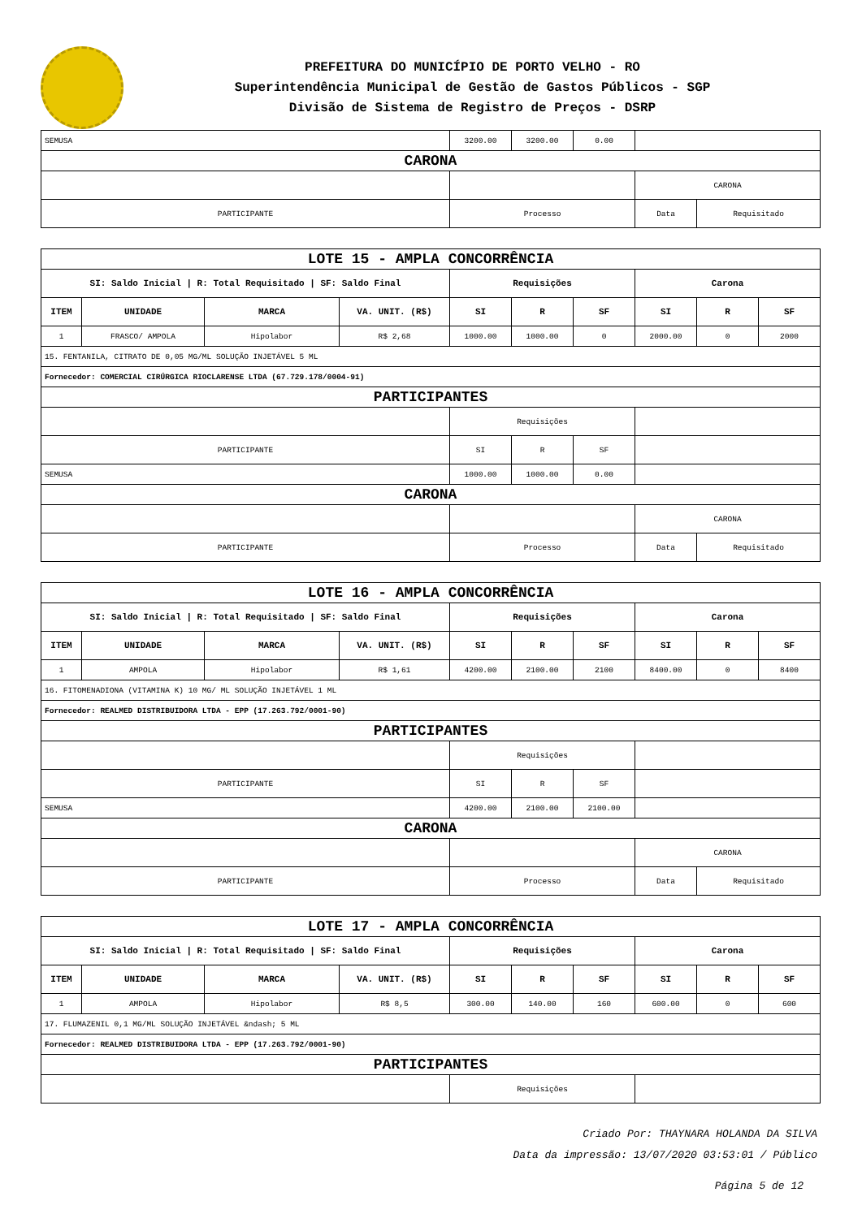PREFEITURA DO MUNICÍPIO DE PORTO VELHO - RO
Superintendência Municipal de Gestão de Gastos Públicos - SGP
Divisão de Sistema de Registro de Preços - DSRP
| SEMUSA | 3200.00 | 3200.00 | 0.00 | | |
| CARONA | | | | | |
| | | | | CARONA | |
| PARTICIPANTE | Processo | | | Data | Requisitado |
| LOTE 15 - AMPLA CONCORRÊNCIA | | | | | | | | | |
| SI: Saldo Inicial / R: Total Requisitado / SF: Saldo Final | | | | Requisições | | | Carona | | |
| ITEM | UNIDADE | MARCA | VA. UNIT. (R$) | SI | R | SF | SI | R | SF |
| 1 | FRASCO/ AMPOLA | Hipolabor | R$ 2,68 | 1000.00 | 1000.00 | 0 | 2000.00 | 0 | 2000 |
| 15. FENTANILA, CITRATO DE 0,05 MG/ML SOLUÇÃO INJETÁVEL 5 ML | | | | | | | | | |
| Fornecedor: COMERCIAL CIRÚRGICA RIOCLARENSE LTDA (67.729.178/0004-91) | | | | | | | | | |
| PARTICIPANTES | | | | | | | | | |
| | | | | Requisições | | | | | |
| PARTICIPANTE | | | | SI | R | SF | | | |
| SEMUSA | | | | 1000.00 | 1000.00 | 0.00 | | | |
| CARONA | | | | | | | | | |
| | | | | | | | CARONA | | |
| PARTICIPANTE | | | | Processo | | | Data | Requisitado | |
| LOTE 16 - AMPLA CONCORRÊNCIA | | | | | | | | | |
| SI: Saldo Inicial / R: Total Requisitado / SF: Saldo Final | | | | Requisições | | | Carona | | |
| ITEM | UNIDADE | MARCA | VA. UNIT. (R$) | SI | R | SF | SI | R | SF |
| 1 | AMPOLA | Hipolabor | R$ 1,61 | 4200.00 | 2100.00 | 2100 | 8400.00 | 0 | 8400 |
| 16. FITOMENADIONA (VITAMINA K) 10 MG/ ML SOLUÇÃO INJETÁVEL 1 ML | | | | | | | | | |
| Fornecedor: REALMED DISTRIBUIDORA LTDA - EPP (17.263.792/0001-90) | | | | | | | | | |
| PARTICIPANTES | | | | | | | | | |
| | | | | Requisições | | | | | |
| PARTICIPANTE | | | | SI | R | SF | | | |
| SEMUSA | | | | 4200.00 | 2100.00 | 2100.00 | | | |
| CARONA | | | | | | | | | |
| | | | | | | | CARONA | | |
| PARTICIPANTE | | | | Processo | | | Data | Requisitado | |
| LOTE 17 - AMPLA CONCORRÊNCIA | | | | | | | | | |
| SI: Saldo Inicial / R: Total Requisitado / SF: Saldo Final | | | | Requisições | | | Carona | | |
| ITEM | UNIDADE | MARCA | VA. UNIT. (R$) | SI | R | SF | SI | R | SF |
| 1 | AMPOLA | Hipolabor | R$ 8,5 | 300.00 | 140.00 | 160 | 600.00 | 0 | 600 |
| 17. FLUMAZENIL 0,1 MG/ML SOLUÇÃO INJETÁVEL &ndash; 5 ML | | | | | | | | | |
| Fornecedor: REALMED DISTRIBUIDORA LTDA - EPP (17.263.792/0001-90) | | | | | | | | | |
| PARTICIPANTES | | | | | | | | | |
| | | | | Requisições | | | | | |
Criado Por: THAYNARA HOLANDA DA SILVA
Data da impressão: 13/07/2020 03:53:01 / Público
Página 5 de 12